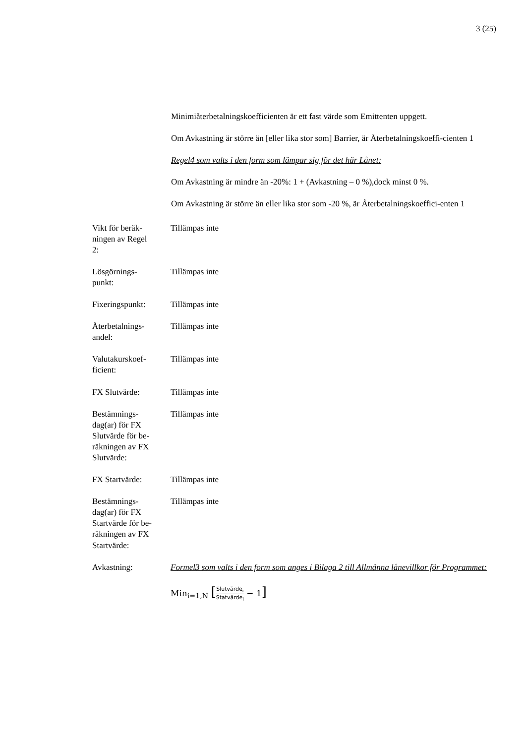3 (25)
Minimiåterbetalningskoefficienten är ett fast värde som Emittenten uppgett.
Om Avkastning är större än [eller lika stor som] Barrier, är Återbetalningskoeffi-cienten 1
Regel4 som valts i den form som lämpar sig för det här Lånet:
Om Avkastning är mindre än -20%: 1 + (Avkastning – 0 %),dock minst 0 %.
Om Avkastning är större än eller lika stor som -20 %, är Återbetalningskoeffici-enten 1
| Vikt för beräk- ningen av Regel 2: | Tillämpas inte |
| Lösgörnings- punkt: | Tillämpas inte |
| Fixeringspunkt: | Tillämpas inte |
| Återbetalnings- andel: | Tillämpas inte |
| Valutakurskoef- ficient: | Tillämpas inte |
| FX Slutvärde: | Tillämpas inte |
| Bestämnings- dag(ar) för FX Slutvärde för be- räkningen av FX Slutvärde: | Tillämpas inte |
| FX Startvärde: | Tillämpas inte |
| Bestämnings- dag(ar) för FX Startvärde för be- räkningen av FX Startvärde: | Tillämpas inte |
| Avkastning: | Formel3 som valts i den form som anges i Bilaga 2 till Allmänna lånevillkor för Programmet: Min<sub>i=1,N</sub> [ Slutvärde<sub>i</sub> Statvärde<sub>i</sub> − 1 ] |